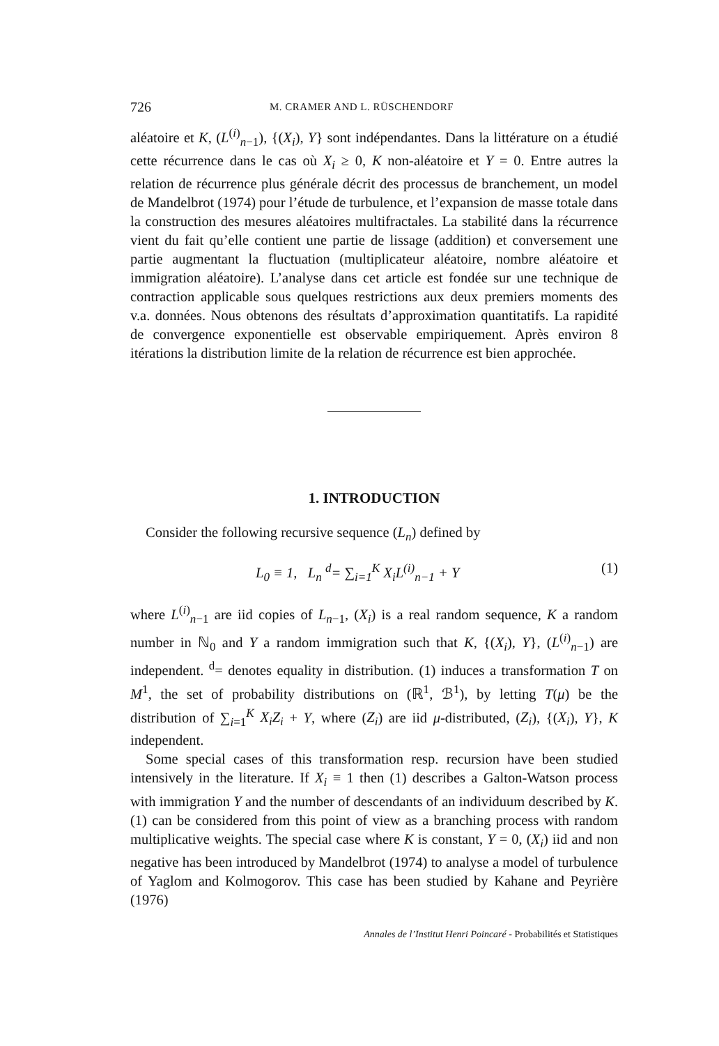726 M. CRAMER AND L. RÜSCHENDORF
aléatoire et K, (L<sup>(i)</sup><sub>n−1</sub>), {(X<sub>i</sub>), Y} sont indépendantes. Dans la littérature on a étudié cette récurrence dans le cas où X<sub>i</sub> ≥ 0, K non-aléatoire et Y = 0. Entre autres la relation de récurrence plus générale décrit des processus de branchement, un model de Mandelbrot (1974) pour l’étude de turbulence, et l’expansion de masse totale dans la construction des mesures aléatoires multifractales. La stabilité dans la récurrence vient du fait qu’elle contient une partie de lissage (addition) et conversement une partie augmentant la fluctuation (multiplicateur aléatoire, nombre aléatoire et immigration aléatoire). L’analyse dans cet article est fondée sur une technique de contraction applicable sous quelques restrictions aux deux premiers moments des v.a. données. Nous obtenons des résultats d’approximation quantitatifs. La rapidité de convergence exponentielle est observable empiriquement. Après environ 8 itérations la distribution limite de la relation de récurrence est bien approchée.
1. INTRODUCTION
Consider the following recursive sequence (L<sub>n</sub>) defined by
L<sub>0</sub> ≡ 1, L<sub>n</sub> <sup>d</sup>= ∑<sub>i=1</sub><sup>K</sup> X<sub>i</sub>L<sup>(i)</sup><sub>n−1</sub> + Y (1)
where L<sup>(i)</sup><sub>n−1</sub> are iid copies of L<sub>n−1</sub>, (X<sub>i</sub>) is a real random sequence, K a random number in ℕ<sub>0</sub> and Y a random immigration such that K, {(X<sub>i</sub>), Y}, (L<sup>(i)</sup><sub>n−1</sub>) are independent. <sup>d</sup>= denotes equality in distribution. (1) induces a transformation T on M<sup>1</sup>, the set of probability distributions on (ℝ<sup>1</sup>, ℬ<sup>1</sup>), by letting T(μ) be the distribution of ∑<sub>i=1</sub><sup>K</sup> X<sub>i</sub>Z<sub>i</sub> + Y, where (Z<sub>i</sub>) are iid μ-distributed, (Z<sub>i</sub>), {(X<sub>i</sub>), Y}, K independent.
Some special cases of this transformation resp. recursion have been studied intensively in the literature. If X<sub>i</sub> ≡ 1 then (1) describes a Galton-Watson process with immigration Y and the number of descendants of an individuum described by K. (1) can be considered from this point of view as a branching process with random multiplicative weights. The special case where K is constant, Y = 0, (X<sub>i</sub>) iid and non negative has been introduced by Mandelbrot (1974) to analyse a model of turbulence of Yaglom and Kolmogorov. This case has been studied by Kahane and Peyrière (1976)
Annales de l’Institut Henri Poincaré - Probabilités et Statistiques